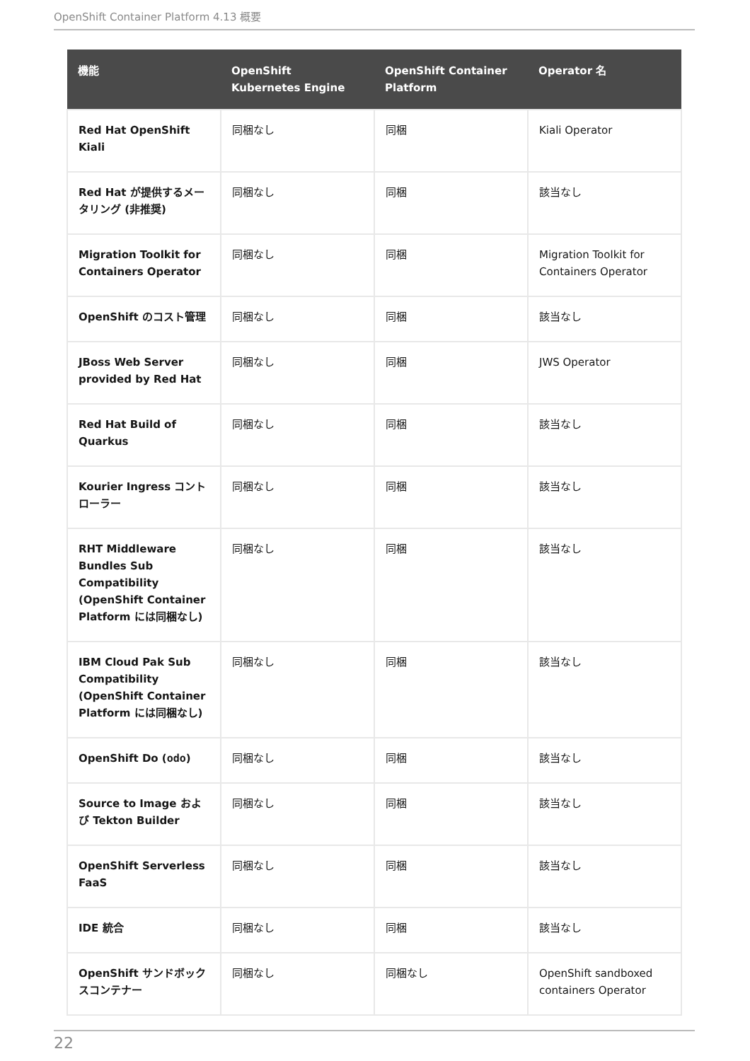OpenShift Container Platform 4.13 概要
| 機能 | OpenShift Kubernetes Engine | OpenShift Container Platform | Operator 名 |
| --- | --- | --- | --- |
| Red Hat OpenShift Kiali | 同梱なし | 同梱 | Kiali Operator |
| Red Hat が提供するメータリング (非推奨) | 同梱なし | 同梱 | 該当なし |
| Migration Toolkit for Containers Operator | 同梱なし | 同梱 | Migration Toolkit for Containers Operator |
| OpenShift のコスト管理 | 同梱なし | 同梱 | 該当なし |
| JBoss Web Server provided by Red Hat | 同梱なし | 同梱 | JWS Operator |
| Red Hat Build of Quarkus | 同梱なし | 同梱 | 該当なし |
| Kourier Ingress コントローラー | 同梱なし | 同梱 | 該当なし |
| RHT Middleware Bundles Sub Compatibility (OpenShift Container Platform には同梱なし) | 同梱なし | 同梱 | 該当なし |
| IBM Cloud Pak Sub Compatibility (OpenShift Container Platform には同梱なし) | 同梱なし | 同梱 | 該当なし |
| OpenShift Do ( odo ) | 同梱なし | 同梱 | 該当なし |
| Source to Image および Tekton Builder | 同梱なし | 同梱 | 該当なし |
| OpenShift Serverless FaaS | 同梱なし | 同梱 | 該当なし |
| IDE 統合 | 同梱なし | 同梱 | 該当なし |
| OpenShift サンドボックスコンテナー | 同梱なし | 同梱なし | OpenShift sandboxed containers Operator |
22